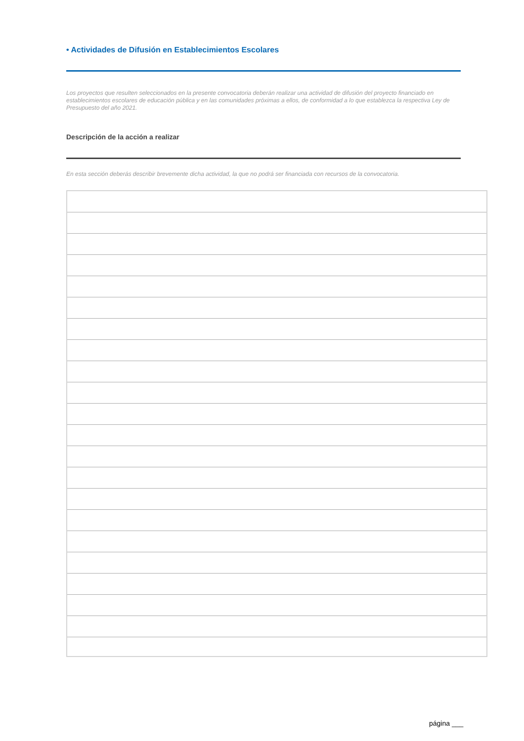• Actividades de Difusión en Establecimientos Escolares
Los proyectos que resulten seleccionados en la presente convocatoria deberán realizar una actividad de difusión del proyecto financiado en establecimientos escolares de educación pública y en las comunidades próximas a ellos, de conformidad a lo que establezca la respectiva Ley de Presupuesto del año 2021.
Descripción de la acción a realizar
En esta sección deberás describir brevemente dicha actividad, la que no podrá ser financiada con recursos de la convocatoria.
página ___